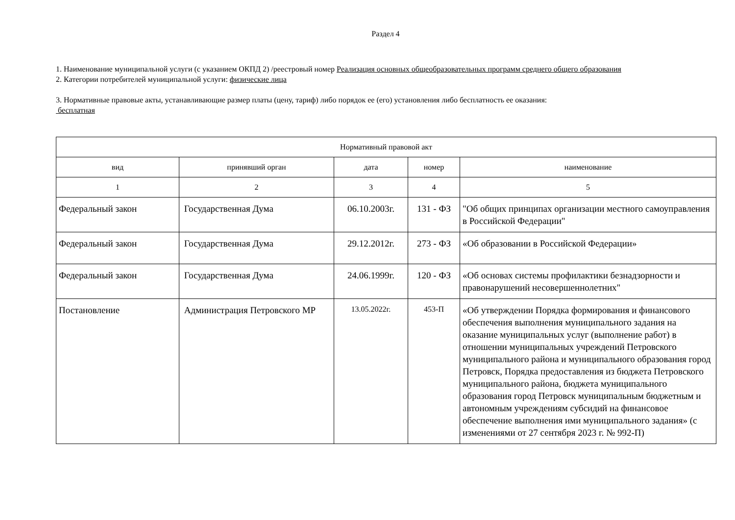Раздел 4
1. Наименование муниципальной услуги (с указанием ОКПД 2) /реестровый номер Реализация основных общеобразовательных программ среднего общего образования
2. Категории потребителей муниципальной услуги: физические лица
3. Нормативные правовые акты, устанавливающие размер платы (цену, тариф) либо порядок ее (его) установления либо бесплатность ее оказания:
бесплатная
| Нормативный правовой акт | | | | |
| --- | --- | --- | --- | --- |
| вид | принявший орган | дата | номер | наименование |
| 1 | 2 | 3 | 4 | 5 |
| Федеральный закон | Государственная Дума | 06.10.2003г. | 131 - ФЗ | "Об общих принципах организации местного самоуправления в Российской Федерации" |
| Федеральный закон | Государственная Дума | 29.12.2012г. | 273 - ФЗ | «Об образовании в Российской Федерации» |
| Федеральный закон | Государственная Дума | 24.06.1999г. | 120 - ФЗ | «Об основах системы профилактики безнадзорности и правонарушений несовершеннолетних" |
| Постановление | Администрация Петровского МР | 13.05.2022г. | 453-П | «Об утверждении Порядка формирования и финансового обеспечения выполнения муниципального задания на оказание муниципальных услуг (выполнение работ) в отношении муниципальных учреждений Петровского муниципального района и муниципального образования город Петровск, Порядка предоставления из бюджета Петровского муниципального района, бюджета муниципального образования город Петровск муниципальным бюджетным и автономным учреждениям субсидий на финансовое обеспечение выполнения ими муниципального задания» (с изменениями от 27 сентября 2023 г. № 992-П) |